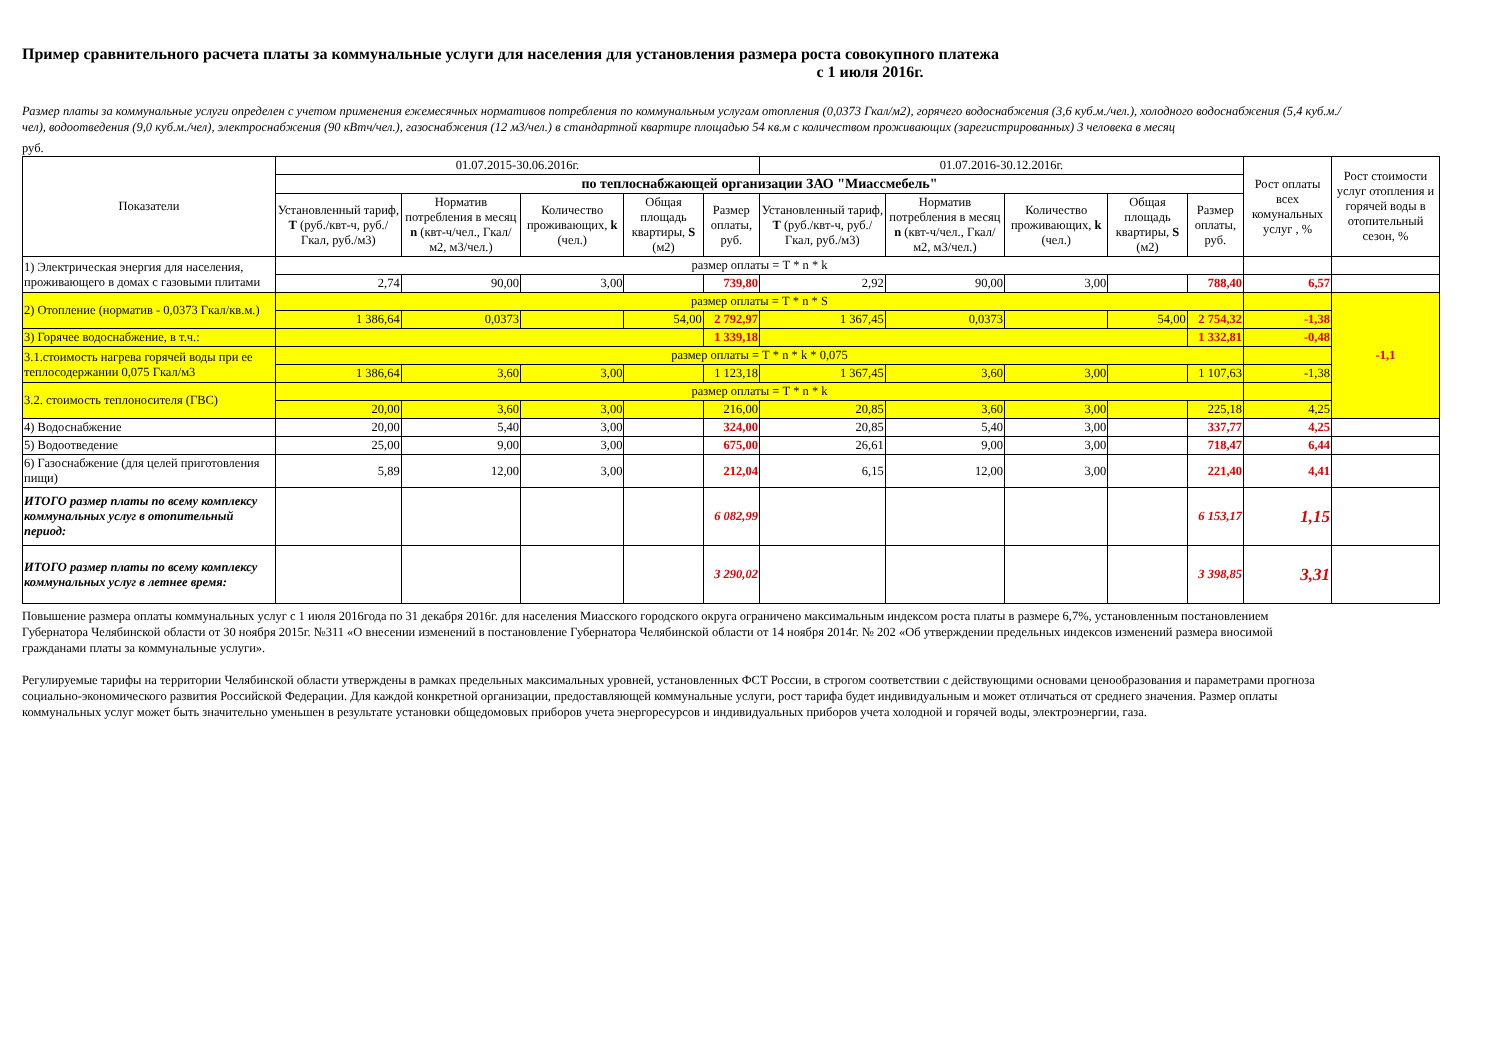Пример сравнительного расчета платы за коммунальные услуги для населения для установления размера роста совокупного платежа
с 1 июля 2016г.
Размер платы за коммунальные услуги определен с учетом применения ежемесячных нормативов потребления по коммунальным услугам отопления (0,0373 Гкал/м2), горячего водоснабжения (3,6 куб.м./чел.), холодного водоснабжения (5,4 куб.м./чел), водоотведения (9,0 куб.м./чел), электроснабжения (90 кВтч/чел.), газоснабжения (12 м3/чел.) в стандартной квартире площадью 54 кв.м с количеством проживающих (зарегистрированных) 3 человека в месяц
руб.
| Показатели | 01.07.2015-30.06.2016г. | | | | | 01.07.2016-30.12.2016г. | | | | | Рост оплаты всех комунальных услуг , % | Рост стоимости услуг отопления и горячей воды в отопительный сезон, % |
| --- | --- | --- | --- | --- | --- | --- | --- | --- | --- | --- | --- | --- |
| | по теплоснабжающей организации ЗАО "Миассмебель" | | | | | | | | | | | |
| | Установленный тариф, Т (руб./квт-ч, руб./Гкал, руб./м3) | Норматив потребления в месяц n (квт-ч/чел., Гкал/м2, м3/чел.) | Количество проживающих, k (чел.) | Общая площадь квартиры, S (м2) | Размер оплаты, руб. | Установленный тариф, Т (руб./квт-ч, руб./Гкал, руб./м3) | Норматив потребления в месяц n (квт-ч/чел., Гкал/м2, м3/чел.) | Количество проживающих, k (чел.) | Общая площадь квартиры, S (м2) | Размер оплаты, руб. | | |
| 1) Электрическая энергия для населения, проживающего в домах с газовыми плитами | размер оплаты = Т * n * k | | | | | | | | | | | |
| | 2,74 | 90,00 | 3,00 | | 739,80 | 2,92 | 90,00 | 3,00 | | 788,40 | 6,57 | |
| 2) Отопление (норматив - 0,0373 Гкал/кв.м.) | размер оплаты = Т * n * S | | | | | | | | | | | -1,1 |
| | 1 386,64 | 0,0373 | | 54,00 | 2 792,97 | 1 367,45 | 0,0373 | | 54,00 | 2 754,32 | -1,38 | |
| 3) Горячее водоснабжение, в т.ч.: | | | | | 1 339,18 | | | | | 1 332,81 | -0,48 | |
| 3.1.стоимость нагрева горячей воды при ее теплосодержании 0,075 Гкал/м3 | размер оплаты = Т * n * k * 0,075 | | | | | | | | | | | |
| | 1 386,64 | 3,60 | 3,00 | | 1 123,18 | 1 367,45 | 3,60 | 3,00 | | 1 107,63 | -1,38 | |
| 3.2. стоимость теплоносителя (ГВС) | размер оплаты = Т * n * k | | | | | | | | | | | |
| | 20,00 | 3,60 | 3,00 | | 216,00 | 20,85 | 3,60 | 3,00 | | 225,18 | 4,25 | |
| 4) Водоснабжение | 20,00 | 5,40 | 3,00 | | 324,00 | 20,85 | 5,40 | 3,00 | | 337,77 | 4,25 | |
| 5) Водоотведение | 25,00 | 9,00 | 3,00 | | 675,00 | 26,61 | 9,00 | 3,00 | | 718,47 | 6,44 | |
| 6) Газоснабжение (для целей приготовления пищи) | 5,89 | 12,00 | 3,00 | | 212,04 | 6,15 | 12,00 | 3,00 | | 221,40 | 4,41 | |
| ИТОГО размер платы по всему комплексу коммунальных услуг в отопительный период: | | | | | 6 082,99 | | | | | 6 153,17 | 1,15 | |
| ИТОГО размер платы по всему комплексу коммунальных услуг в летнее время: | | | | | 3 290,02 | | | | | 3 398,85 | 3,31 | |
Повышение размера оплаты коммунальных услуг с 1 июля 2016года по 31 декабря 2016г. для населения Миасского городского округа ограничено максимальным индексом роста платы в размере 6,7%, установленным постановлением Губернатора Челябинской области от 30 ноября 2015г. №311 «О внесении изменений в постановление Губернатора Челябинской области от 14 ноября 2014г. № 202 «Об утверждении предельных индексов изменений размера вносимой гражданами платы за коммунальные услуги».
Регулируемые тарифы на территории Челябинской области утверждены в рамках предельных максимальных уровней, установленных ФСТ России, в строгом соответствии с действующими основами ценообразования и параметрами прогноза социально-экономического развития Российской Федерации. Для каждой конкретной организации, предоставляющей коммунальные услуги, рост тарифа будет индивидуальным и может отличаться от среднего значения. Размер оплаты коммунальных услуг может быть значительно уменьшен в результате установки общедомовых приборов учета энергоресурсов и индивидуальных приборов учета холодной и горячей воды, электроэнергии, газа.